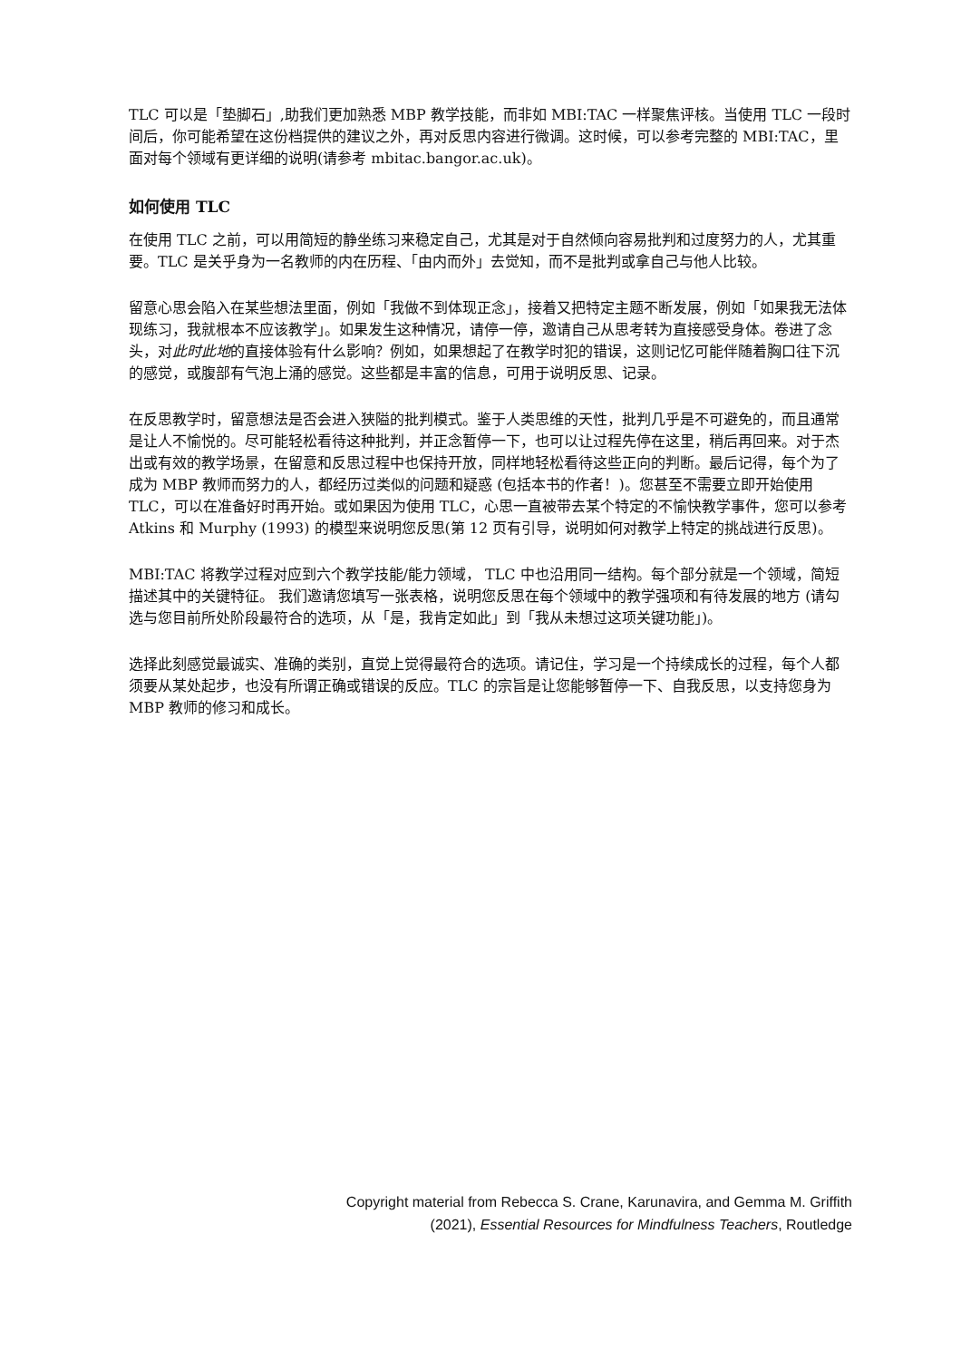TLC 可以是「垫脚石」,助我们更加熟悉 MBP 教学技能，而非如 MBI:TAC 一样聚焦评核。当使用 TLC 一段时间后，你可能希望在这份档提供的建议之外，再对反思内容进行微调。这时候，可以参考完整的 MBI:TAC，里面对每个领域有更详细的说明(请参考 mbitac.bangor.ac.uk)。
如何使用 TLC
在使用 TLC 之前，可以用简短的静坐练习来稳定自己，尤其是对于自然倾向容易批判和过度努力的人，尤其重要。TLC 是关乎身为一名教师的内在历程、「由内而外」去觉知，而不是批判或拿自己与他人比较。
留意心思会陷入在某些想法里面，例如「我做不到体现正念」，接着又把特定主题不断发展，例如「如果我无法体现练习，我就根本不应该教学」。如果发生这种情况，请停一停，邀请自己从思考转为直接感受身体。卷进了念头，对此时此地的直接体验有什么影响？例如，如果想起了在教学时犯的错误，这则记忆可能伴随着胸口往下沉的感觉，或腹部有气泡上涌的感觉。这些都是丰富的信息，可用于说明反思、记录。
在反思教学时，留意想法是否会进入狭隘的批判模式。鉴于人类思维的天性，批判几乎是不可避免的，而且通常是让人不愉悦的。尽可能轻松看待这种批判，并正念暂停一下，也可以让过程先停在这里，稍后再回来。对于杰出或有效的教学场景，在留意和反思过程中也保持开放，同样地轻松看待这些正向的判断。最后记得，每个为了成为 MBP 教师而努力的人，都经历过类似的问题和疑惑 (包括本书的作者！)。您甚至不需要立即开始使用 TLC，可以在准备好时再开始。或如果因为使用 TLC，心思一直被带去某个特定的不愉快教学事件，您可以参考 Atkins 和 Murphy (1993) 的模型来说明您反思(第 12 页有引导，说明如何对教学上特定的挑战进行反思)。
MBI:TAC 将教学过程对应到六个教学技能/能力领域， TLC 中也沿用同一结构。每个部分就是一个领域，简短描述其中的关键特征。 我们邀请您填写一张表格，说明您反思在每个领域中的教学强项和有待发展的地方 (请勾选与您目前所处阶段最符合的选项，从「是，我肯定如此」到「我从未想过这项关键功能」)。
选择此刻感觉最诚实、准确的类别，直觉上觉得最符合的选项。请记住，学习是一个持续成长的过程，每个人都须要从某处起步，也没有所谓正确或错误的反应。TLC 的宗旨是让您能够暂停一下、自我反思，以支持您身为 MBP 教师的修习和成长。
Copyright material from Rebecca S. Crane, Karunavira, and Gemma M. Griffith
(2021), Essential Resources for Mindfulness Teachers, Routledge